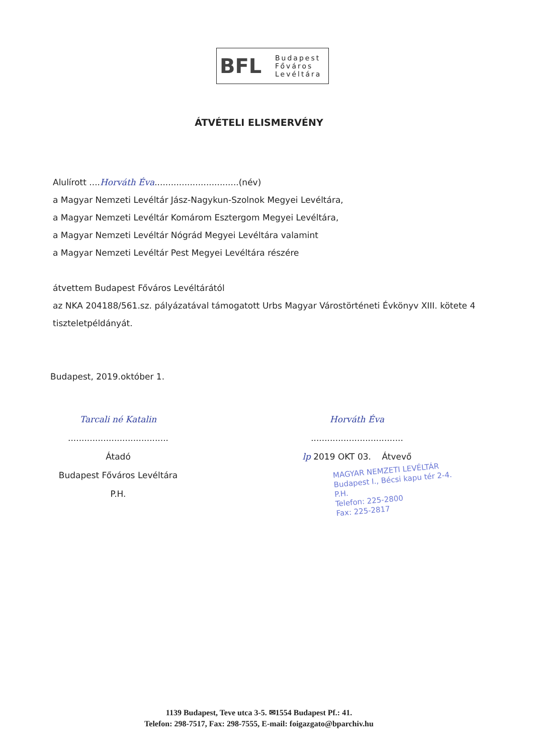BFL
Budapest
Főváros
Levéltára
ÁTVÉTELI ELISMERVÉNY
Alulírott ....Horváth Éva...............................(név)
a Magyar Nemzeti Levéltár Jász-Nagykun-Szolnok Megyei Levéltára,
a Magyar Nemzeti Levéltár Komárom Esztergom Megyei Levéltára,
a Magyar Nemzeti Levéltár Nógrád Megyei Levéltára valamint
a Magyar Nemzeti Levéltár Pest Megyei Levéltára részére
átvettem Budapest Főváros Levéltárától
az NKA 204188/561.sz. pályázatával támogatott Urbs Magyar Várostörténeti Évkönyv XIII. kötete 4 tiszteletpéldányát.
Budapest, 2019.október 1.
Tarcali né Katalin
.....................................
Átadó
Budapest Főváros Levéltára
P.H.
Horváth Éva
..................................
lp 2019 OKT 03. Átvevő
MAGYAR NEMZETI LEVÉLTÁR
Budapest I., Bécsi kapu tér 2-4.
P.H.
Telefon: 225-2800
Fax: 225-2817
1139 Budapest, Teve utca 3-5. ✉1554 Budapest Pf.: 41.
Telefon: 298-7517, Fax: 298-7555, E-mail: foigazgato@bparchiv.hu